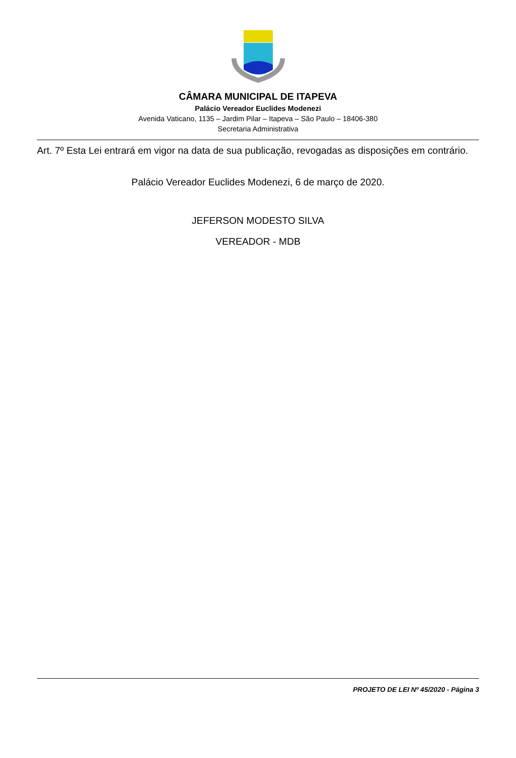CÂMARA MUNICIPAL DE ITAPEVA
Palácio Vereador Euclides Modenezi
Avenida Vaticano, 1135 – Jardim Pilar – Itapeva – São Paulo – 18406-380
Secretaria Administrativa
Art. 7º Esta Lei entrará em vigor na data de sua publicação, revogadas as disposições em contrário.
Palácio Vereador Euclides Modenezi, 6 de março de 2020.
JEFERSON MODESTO SILVA
VEREADOR - MDB
PROJETO DE LEI Nº 45/2020 - Página 3